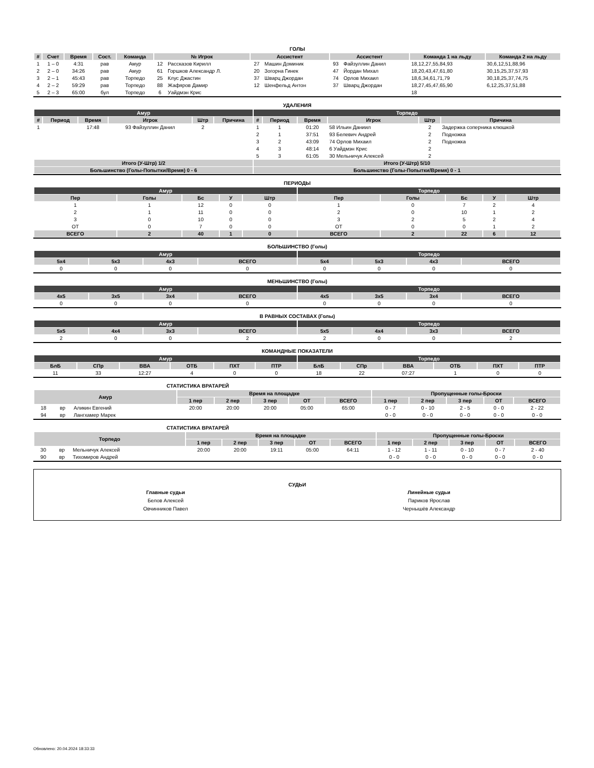ГОЛЫ
| # | Счет | Время | Сост. | Команда | № Игрок | | Ассистент | | Ассистент | | Команда 1 на льду | Команда 2 на льду |
| --- | --- | --- | --- | --- | --- | --- | --- | --- | --- | --- | --- | --- |
| 1 | 1 – 0 | 4:31 | рав | Амур | 12 | Рассказов Кирилл | 27 | Машин Доминик | 93 | Файзуллин Данил | 18,12,27,55,84,93 | 30,6,12,51,88,96 |
| 2 | 2 – 0 | 34:26 | рав | Амур | 61 | Горшков Александр Л. | 20 | Зогорна Гинек | 47 | Йордан Михал | 18,20,43,47,61,80 | 30,15,25,37,57,93 |
| 3 | 2 – 1 | 45:43 | рав | Торпедо | 25 | Клус Джастин | 37 | Шварц Джордан | 74 | Орлов Михаил | 18,6,34,61,71,79 | 30,18,25,37,74,75 |
| 4 | 2 – 2 | 59:29 | рав | Торпедо | 88 | Жафяров Дамир | 12 | Шенфельд Антон | 37 | Шварц Джордан | 18,27,45,47,65,90 | 6,12,25,37,51,88 |
| 5 | 2 – 3 | 65:00 | бул | Торпедо | 6 | Уайдмэн Крис | | | | | 18 | |
УДАЛЕНИЯ
| Амур | | | | | | Торпедо | | | | | |
| --- | --- | --- | --- | --- | --- | --- | --- | --- | --- | --- | --- |
| # | Период | Время | Игрок | Штр | Причина | # | Период | Время | Игрок | Штр | Причина |
| 1 | | 17:48 | 93 Файзуллин Данил | 2 | | 1 | 1 | 01:20 | 58 Ильин Даниил | 2 | Задержка соперника клюшкой |
| | | | | | | 2 | 1 | 37:51 | 93 Белевич Андрей | 2 | Подножка |
| | | | | | | 3 | 2 | 43:09 | 74 Орлов Михаил | 2 | Подножка |
| | | | | | | 4 | 3 | 48:14 | 6 Уайдмэн Крис | 2 | |
| | | | | | | 5 | 3 | 61:05 | 30 Мельничук Алексей | 2 | |
| Итого (У-Штр) 1/2 | | | | | | Итого (У-Штр) 5/10 | | | | | |
| Большинство (Голы-Попытки/Время) 0 - 6 | | | | | | Большинство (Голы-Попытки/Время) 0 - 1 | | | | | |
ПЕРИОДЫ
| Амур | | | | | Торпедо | | | | |
| --- | --- | --- | --- | --- | --- | --- | --- | --- | --- |
| Пер | Голы | Бс | У | Штр | Пер | Голы | Бс | У | Штр |
| 1 | 1 | 12 | 0 | 0 | 1 | 0 | 7 | 2 | 4 |
| 2 | 1 | 11 | 0 | 0 | 2 | 0 | 10 | 1 | 2 |
| 3 | 0 | 10 | 0 | 0 | 3 | 2 | 5 | 2 | 4 |
| OT | 0 | 7 | 0 | 0 | OT | 0 | 0 | 1 | 2 |
| ВСЕГО | 2 | 40 | 1 | 0 | ВСЕГО | 2 | 22 | 6 | 12 |
БОЛЬШИНСТВО (Голы)
| Амур | | | | Торпедо | | | |
| --- | --- | --- | --- | --- | --- | --- | --- |
| 5x4 | 5x3 | 4x3 | ВСЕГО | 5x4 | 5x3 | 4x3 | ВСЕГО |
| 0 | 0 | 0 | 0 | 0 | 0 | 0 | 0 |
МЕНЬШИНСТВО (Голы)
| Амур | | | | Торпедо | | | |
| --- | --- | --- | --- | --- | --- | --- | --- |
| 4x5 | 3x5 | 3x4 | ВСЕГО | 4x5 | 3x5 | 3x4 | ВСЕГО |
| 0 | 0 | 0 | 0 | 0 | 0 | 0 | 0 |
В РАВНЫХ СОСТАВАХ (Голы)
| Амур | | | | Торпедо | | | |
| --- | --- | --- | --- | --- | --- | --- | --- |
| 5x5 | 4x4 | 3x3 | ВСЕГО | 5x5 | 4x4 | 3x3 | ВСЕГО |
| 2 | 0 | 0 | 2 | 2 | 0 | 0 | 2 |
КОМАНДНЫЕ ПОКАЗАТЕЛИ
| Амур | | | | | | Торпедо | | | | | |
| --- | --- | --- | --- | --- | --- | --- | --- | --- | --- | --- | --- |
| БлБ | СПр | ВВА | ОТБ | ПХТ | ПТР | БлБ | СПр | ВВА | ОТБ | ПХТ | ПТР |
| 11 | 33 | 12:27 | 4 | 0 | 0 | 18 | 22 | 07:27 | 1 | 0 | 0 |
СТАТИСТИКА ВРАТАРЕЙ
| Амур | | | Время на площадке | | | | | Пропущенные голы-Броски | | | | |
| --- | --- | --- | --- | --- | --- | --- | --- | --- | --- | --- | --- | --- |
| | | | 1 пер | 2 пер | 3 пер | OT | ВСЕГО | 1 пер | 2 пер | 3 пер | OT | ВСЕГО |
| 18 | вр | Аликин Евгений | 20:00 | 20:00 | 20:00 | 05:00 | 65:00 | 0 - 7 | 0 - 10 | 2 - 5 | 0 - 0 | 2 - 22 |
| 94 | вр | Лангхамер Марек | | | | | | 0 - 0 | 0 - 0 | 0 - 0 | 0 - 0 | 0 - 0 |
СТАТИСТИКА ВРАТАРЕЙ
| Торпедо | | | Время на площадке | | | | | Пропущенные голы-Броски | | | | |
| --- | --- | --- | --- | --- | --- | --- | --- | --- | --- | --- | --- | --- |
| | | | 1 пер | 2 пер | 3 пер | OT | ВСЕГО | 1 пер | 2 пер | 3 пер | OT | ВСЕГО |
| 30 | вр | Мельничук Алексей | 20:00 | 20:00 | 19:11 | 05:00 | 64:11 | 1 - 12 | 1 - 11 | 0 - 10 | 0 - 7 | 2 - 40 |
| 90 | вр | Тихомиров Андрей | | | | | | 0 - 0 | 0 - 0 | 0 - 0 | 0 - 0 | 0 - 0 |
СУДЬИ
Главные судьи
Белов Алексей
Овчинников Павел
Линейные судьи
Париков Ярослав
Чернышёв Александр
Обновлено: 20.04.2024 18:33:33